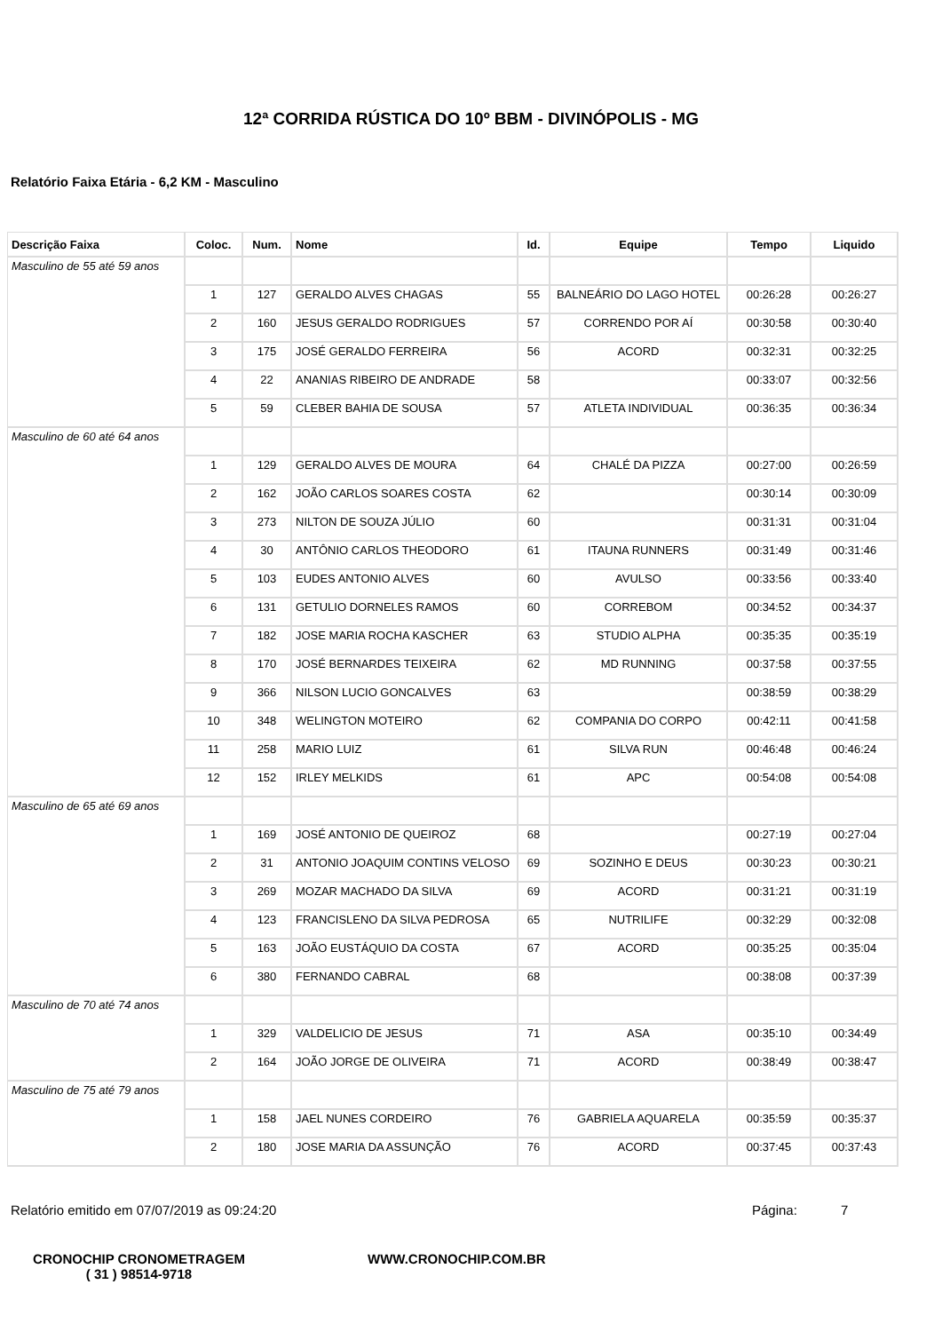12ª CORRIDA RÚSTICA DO 10º BBM - DIVINÓPOLIS - MG
Relatório Faixa Etária - 6,2 KM - Masculino
| Descrição Faixa | Coloc. | Num. | Nome | Id. | Equipe | Tempo | Liquido |
| --- | --- | --- | --- | --- | --- | --- | --- |
| Masculino de 55 até 59 anos | | | | | | | |
| | 1 | 127 | GERALDO ALVES CHAGAS | 55 | BALNEÁRIO DO LAGO HOTEL | 00:26:28 | 00:26:27 |
| | 2 | 160 | JESUS GERALDO RODRIGUES | 57 | CORRENDO POR AÍ | 00:30:58 | 00:30:40 |
| | 3 | 175 | JOSÉ GERALDO FERREIRA | 56 | ACORD | 00:32:31 | 00:32:25 |
| | 4 | 22 | ANANIAS RIBEIRO DE ANDRADE | 58 | | 00:33:07 | 00:32:56 |
| | 5 | 59 | CLEBER BAHIA DE SOUSA | 57 | ATLETA INDIVIDUAL | 00:36:35 | 00:36:34 |
| Masculino de 60 até 64 anos | | | | | | | |
| | 1 | 129 | GERALDO ALVES DE MOURA | 64 | CHALÉ DA PIZZA | 00:27:00 | 00:26:59 |
| | 2 | 162 | JOÃO CARLOS SOARES COSTA | 62 | | 00:30:14 | 00:30:09 |
| | 3 | 273 | NILTON DE SOUZA JÚLIO | 60 | | 00:31:31 | 00:31:04 |
| | 4 | 30 | ANTÔNIO CARLOS THEODORO | 61 | ITAUNA RUNNERS | 00:31:49 | 00:31:46 |
| | 5 | 103 | EUDES ANTONIO ALVES | 60 | AVULSO | 00:33:56 | 00:33:40 |
| | 6 | 131 | GETULIO DORNELES RAMOS | 60 | CORREBOM | 00:34:52 | 00:34:37 |
| | 7 | 182 | JOSE MARIA ROCHA KASCHER | 63 | STUDIO ALPHA | 00:35:35 | 00:35:19 |
| | 8 | 170 | JOSÉ BERNARDES TEIXEIRA | 62 | MD RUNNING | 00:37:58 | 00:37:55 |
| | 9 | 366 | NILSON LUCIO GONCALVES | 63 | | 00:38:59 | 00:38:29 |
| | 10 | 348 | WELINGTON MOTEIRO | 62 | COMPANIA DO CORPO | 00:42:11 | 00:41:58 |
| | 11 | 258 | MARIO LUIZ | 61 | SILVA RUN | 00:46:48 | 00:46:24 |
| | 12 | 152 | IRLEY MELKIDS | 61 | APC | 00:54:08 | 00:54:08 |
| Masculino de 65 até 69 anos | | | | | | | |
| | 1 | 169 | JOSÉ ANTONIO DE QUEIROZ | 68 | | 00:27:19 | 00:27:04 |
| | 2 | 31 | ANTONIO JOAQUIM CONTINS VELOSO | 69 | SOZINHO E DEUS | 00:30:23 | 00:30:21 |
| | 3 | 269 | MOZAR MACHADO DA SILVA | 69 | ACORD | 00:31:21 | 00:31:19 |
| | 4 | 123 | FRANCISLENO DA SILVA PEDROSA | 65 | NUTRILIFE | 00:32:29 | 00:32:08 |
| | 5 | 163 | JOÃO EUSTÁQUIO DA COSTA | 67 | ACORD | 00:35:25 | 00:35:04 |
| | 6 | 380 | FERNANDO CABRAL | 68 | | 00:38:08 | 00:37:39 |
| Masculino de 70 até 74 anos | | | | | | | |
| | 1 | 329 | VALDELICIO DE JESUS | 71 | ASA | 00:35:10 | 00:34:49 |
| | 2 | 164 | JOÃO JORGE DE OLIVEIRA | 71 | ACORD | 00:38:49 | 00:38:47 |
| Masculino de 75 até 79 anos | | | | | | | |
| | 1 | 158 | JAEL NUNES CORDEIRO | 76 | GABRIELA AQUARELA | 00:35:59 | 00:35:37 |
| | 2 | 180 | JOSE MARIA DA ASSUNÇÃO | 76 | ACORD | 00:37:45 | 00:37:43 |
Relatório emitido em 07/07/2019 as 09:24:20 Página: 7
CRONOCHIP CRONOMETRAGEM
( 31 ) 98514-9718
WWW.CRONOCHIP.COM.BR